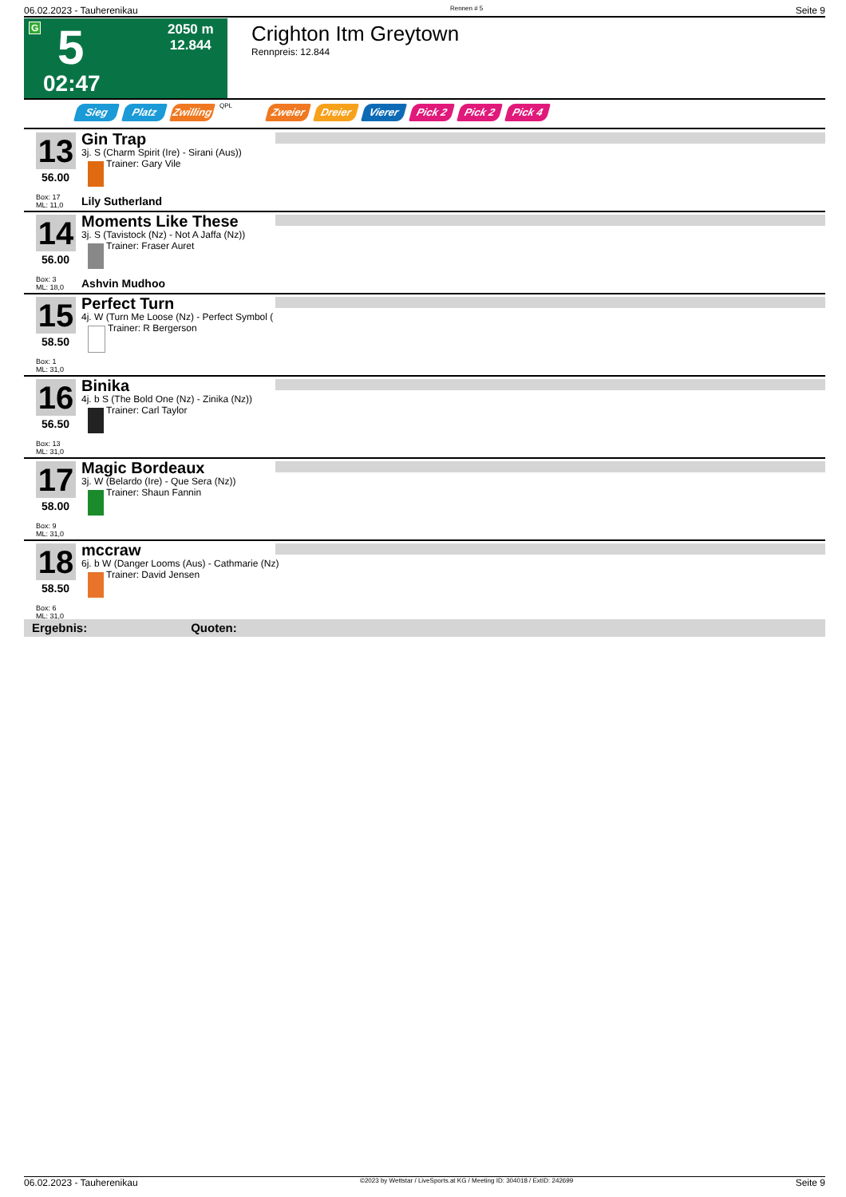06.02.2023 - Tauherenikau Rennen # 5 Seite 9
G 5
02:47
2050 m
12.844
Crighton Itm Greytown
Rennpreis: 12.844
Sieg Platz Zwilling QPL Zweier Dreier Vierer Pick 2 Pick 2 Pick 4
13
56.00
Box: 17
ML: 11,0
Gin Trap
3j. S (Charm Spirit (Ire) - Sirani (Aus))
Trainer: Gary Vile
Lily Sutherland
14
56.00
Box: 3
ML: 18,0
Moments Like These
3j. S (Tavistock (Nz) - Not A Jaffa (Nz))
Trainer: Fraser Auret
Ashvin Mudhoo
15
58.50
Box: 1
ML: 31,0
Perfect Turn
4j. W (Turn Me Loose (Nz) - Perfect Symbol (
Trainer: R Bergerson
16
56.50
Box: 13
ML: 31,0
Binika
4j. b S (The Bold One (Nz) - Zinika (Nz))
Trainer: Carl Taylor
17
58.00
Box: 9
ML: 31,0
Magic Bordeaux
3j. W (Belardo (Ire) - Que Sera (Nz))
Trainer: Shaun Fannin
18
58.50
Box: 6
ML: 31,0
mccraw
6j. b W (Danger Looms (Aus) - Cathmarie (Nz)
Trainer: David Jensen
Ergebnis: Quoten:
06.02.2023 - Tauherenikau ©2023 by Wettstar / LiveSports.at KG / Meeting ID: 304018 / ExtID: 242699 Seite 9